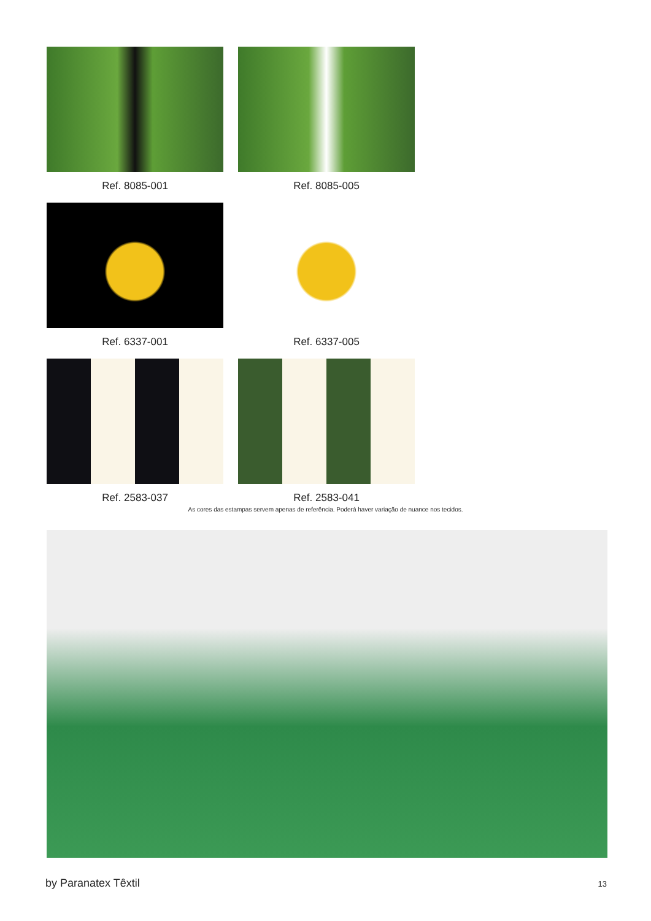Ref. 8085-001
Ref. 8085-005
Ref. 6337-001
Ref. 6337-005
Ref. 2583-037
Ref. 2583-041
As cores das estampas servem apenas de referência. Poderá haver variação de nuance nos tecidos.
by Paranatex Têxtil 13